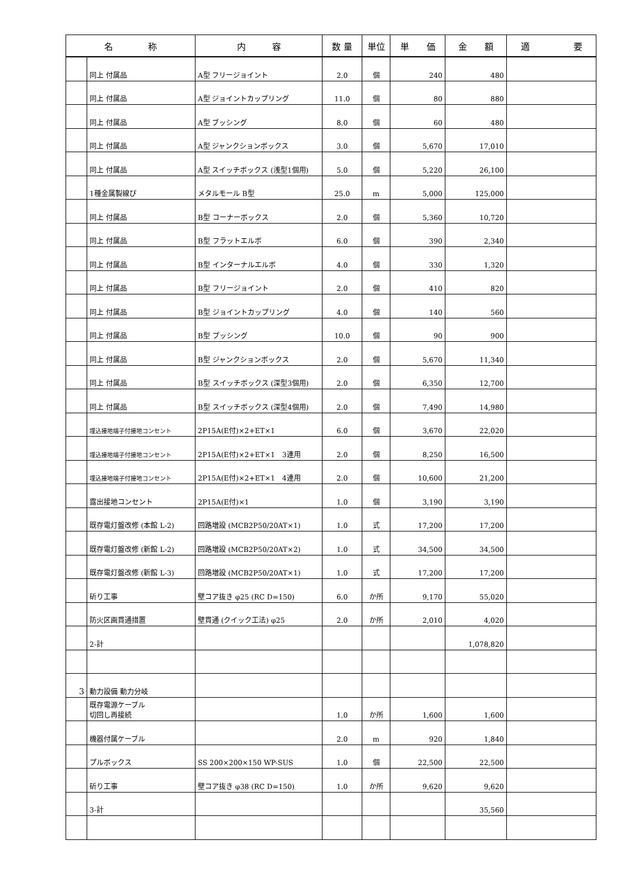| 名 称 | | 内 容 | 数 量 | 単位 | 単 価 | 金 額 | 適 要 |
| --- | --- | --- | --- | --- | --- | --- | --- |
| | 同上 付属品 | A型 フリージョイント | 2.0 | 個 | 240 | 480 | |
| | 同上 付属品 | A型 ジョイントカップリング | 11.0 | 個 | 80 | 880 | |
| | 同上 付属品 | A型 ブッシング | 8.0 | 個 | 60 | 480 | |
| | 同上 付属品 | A型 ジャンクションボックス | 3.0 | 個 | 5,670 | 17,010 | |
| | 同上 付属品 | A型 スイッチボックス (浅型1個用) | 5.0 | 個 | 5,220 | 26,100 | |
| | 1種金属製線ぴ | メタルモール B型 | 25.0 | m | 5,000 | 125,000 | |
| | 同上 付属品 | B型 コーナーボックス | 2.0 | 個 | 5,360 | 10,720 | |
| | 同上 付属品 | B型 フラットエルボ | 6.0 | 個 | 390 | 2,340 | |
| | 同上 付属品 | B型 インターナルエルボ | 4.0 | 個 | 330 | 1,320 | |
| | 同上 付属品 | B型 フリージョイント | 2.0 | 個 | 410 | 820 | |
| | 同上 付属品 | B型 ジョイントカップリング | 4.0 | 個 | 140 | 560 | |
| | 同上 付属品 | B型 ブッシング | 10.0 | 個 | 90 | 900 | |
| | 同上 付属品 | B型 ジャンクションボックス | 2.0 | 個 | 5,670 | 11,340 | |
| | 同上 付属品 | B型 スイッチボックス (深型3個用) | 2.0 | 個 | 6,350 | 12,700 | |
| | 同上 付属品 | B型 スイッチボックス (深型4個用) | 2.0 | 個 | 7,490 | 14,980 | |
| | 埋込接地端子付接地コンセント | 2P15A(E付)×2+ET×1 | 6.0 | 個 | 3,670 | 22,020 | |
| | 埋込接地端子付接地コンセント | 2P15A(E付)×2+ET×1 3連用 | 2.0 | 個 | 8,250 | 16,500 | |
| | 埋込接地端子付接地コンセント | 2P15A(E付)×2+ET×1 4連用 | 2.0 | 個 | 10,600 | 21,200 | |
| | 露出接地コンセント | 2P15A(E付)×1 | 1.0 | 個 | 3,190 | 3,190 | |
| | 既存電灯盤改修 (本館 L-2) | 回路増設 (MCB2P50/20AT×1) | 1.0 | 式 | 17,200 | 17,200 | |
| | 既存電灯盤改修 (新館 L-2) | 回路増設 (MCB2P50/20AT×2) | 1.0 | 式 | 34,500 | 34,500 | |
| | 既存電灯盤改修 (新館 L-3) | 回路増設 (MCB2P50/20AT×1) | 1.0 | 式 | 17,200 | 17,200 | |
| | 斫り工事 | 壁コア抜き φ25 (RC D=150) | 6.0 | か所 | 9,170 | 55,020 | |
| | 防火区画貫通措置 | 壁貫通 (クイック工法) φ25 | 2.0 | か所 | 2,010 | 4,020 | |
| | 2-計 | | | | | 1,078,820 | |
| 3 | 動力設備 動力分岐 | | | | | | |
| | 既存電源ケーブル 切回し再接続 | | 1.0 | か所 | 1,600 | 1,600 | |
| | 機器付属ケーブル | | 2.0 | m | 920 | 1,840 | |
| | プルボックス | SS 200×200×150 WP-SUS | 1.0 | 個 | 22,500 | 22,500 | |
| | 斫り工事 | 壁コア抜き φ38 (RC D=150) | 1.0 | か所 | 9,620 | 9,620 | |
| | 3-計 | | | | | 35,560 | |